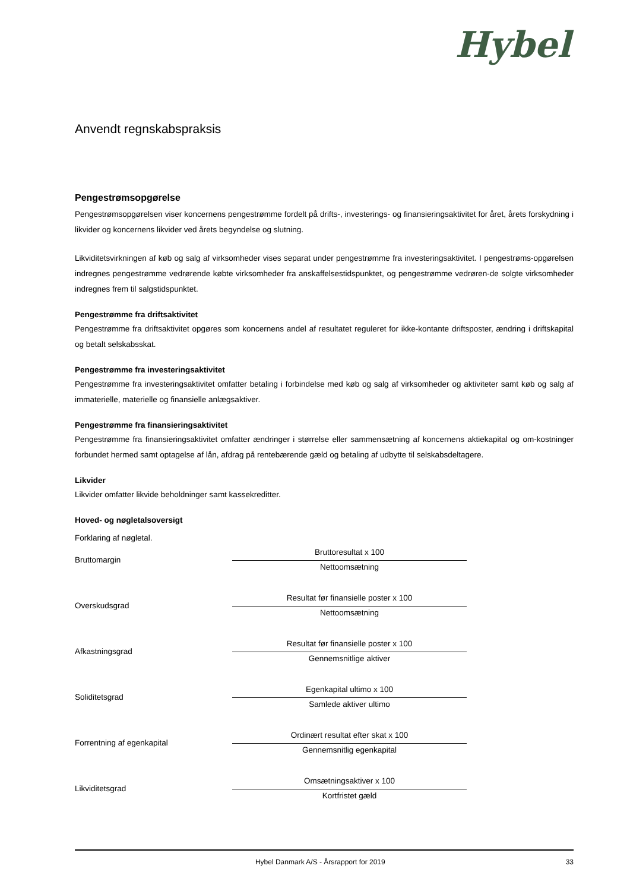Hybel
Anvendt regnskabspraksis
Pengestrømsopgørelse
Pengestrømsopgørelsen viser koncernens pengestrømme fordelt på drifts-, investerings- og finansieringsaktivitet for året, årets forskydning i likvider og koncernens likvider ved årets begyndelse og slutning.
Likviditetsvirkningen af køb og salg af virksomheder vises separat under pengestrømme fra investeringsaktivitet. I pengestrøms-opgørelsen indregnes pengestrømme vedrørende købte virksomheder fra anskaffelsestidspunktet, og pengestrømme vedrøren-de solgte virksomheder indregnes frem til salgstidspunktet.
Pengestrømme fra driftsaktivitet
Pengestrømme fra driftsaktivitet opgøres som koncernens andel af resultatet reguleret for ikke-kontante driftsposter, ændring i driftskapital og betalt selskabsskat.
Pengestrømme fra investeringsaktivitet
Pengestrømme fra investeringsaktivitet omfatter betaling i forbindelse med køb og salg af virksomheder og aktiviteter samt køb og salg af immaterielle, materielle og finansielle anlægsaktiver.
Pengestrømme fra finansieringsaktivitet
Pengestrømme fra finansieringsaktivitet omfatter ændringer i størrelse eller sammensætning af koncernens aktiekapital og om-kostninger forbundet hermed samt optagelse af lån, afdrag på rentebærende gæld og betaling af udbytte til selskabsdeltagere.
Likvider
Likvider omfatter likvide beholdninger samt kassekreditter.
Hoved- og nøgletalsoversigt
Forklaring af nøgletal.
Bruttomargin
Bruttoresultat x 100
Nettoomsætning
Overskudsgrad
Resultat før finansielle poster x 100
Nettoomsætning
Afkastningsgrad
Resultat før finansielle poster x 100
Gennemsnitlige aktiver
Soliditetsgrad
Egenkapital ultimo x 100
Samlede aktiver ultimo
Forrentning af egenkapital
Ordinært resultat efter skat x 100
Gennemsnitlig egenkapital
Likviditetsgrad
Omsætningsaktiver x 100
Kortfristet gæld
Hybel Danmark A/S - Årsrapport for 2019
33